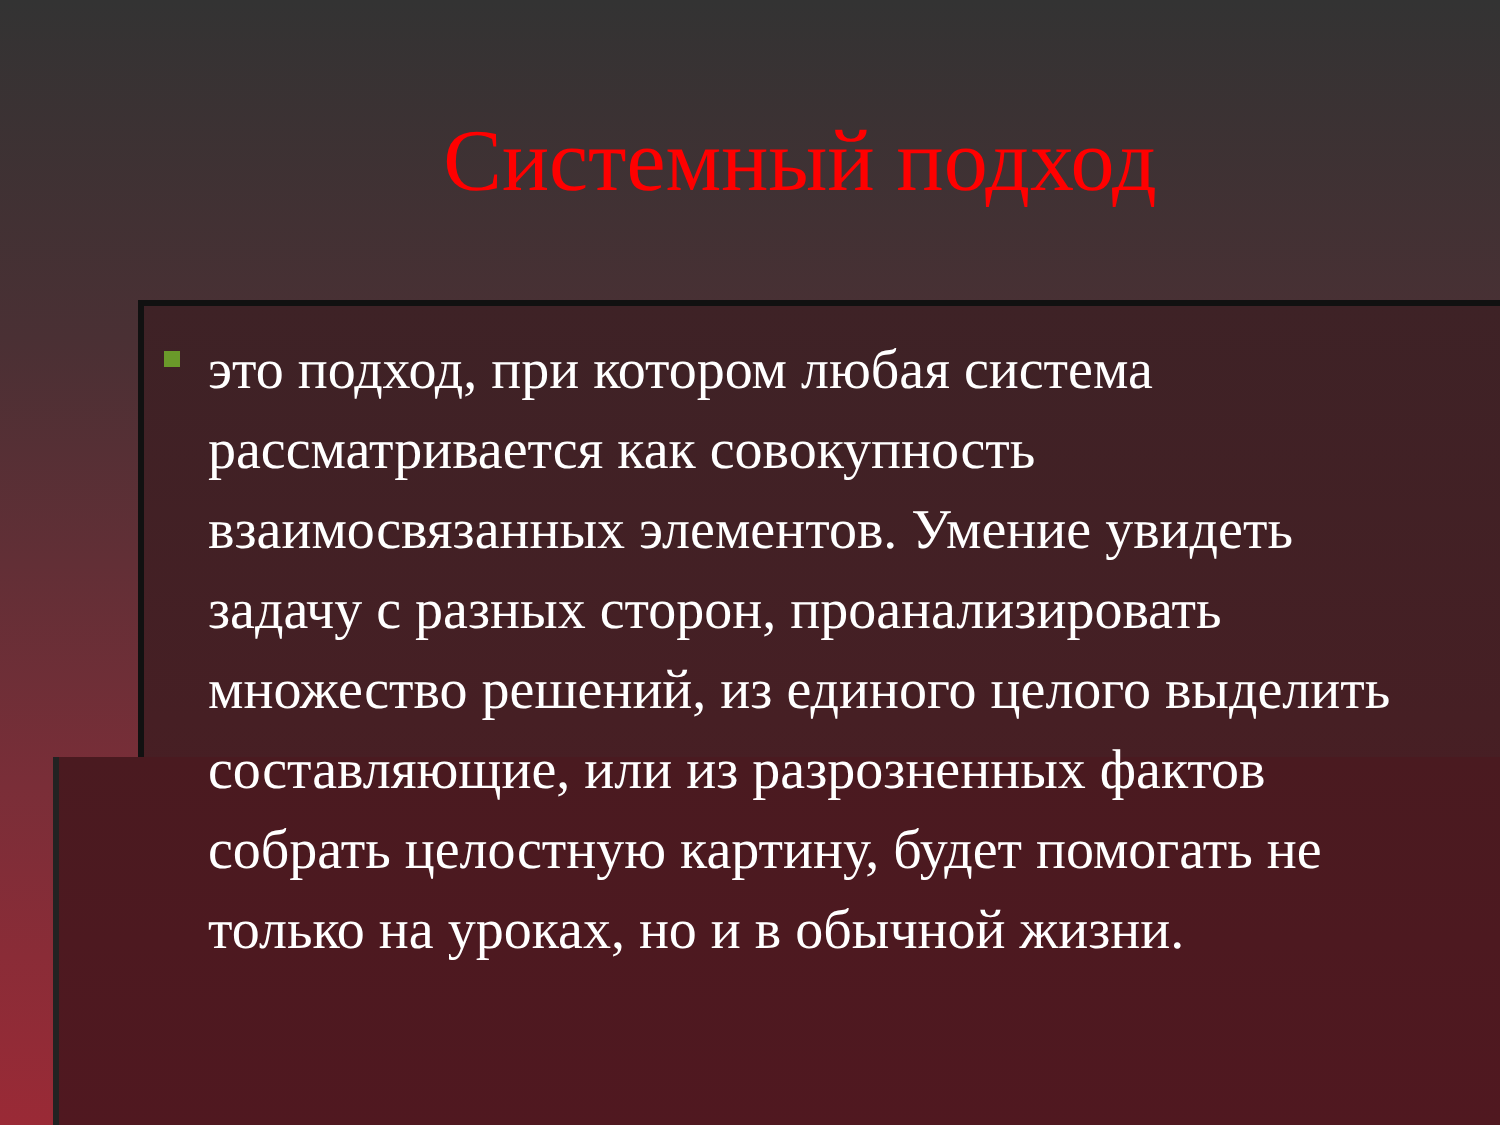Системный подход
это подход, при котором любая система рассматривается как совокупность взаимосвязанных элементов. Умение увидеть задачу с разных сторон, проанализировать множество решений, из единого целого выделить составляющие, или из разрозненных фактов собрать целостную картину, будет помогать не только на уроках, но и в обычной жизни.